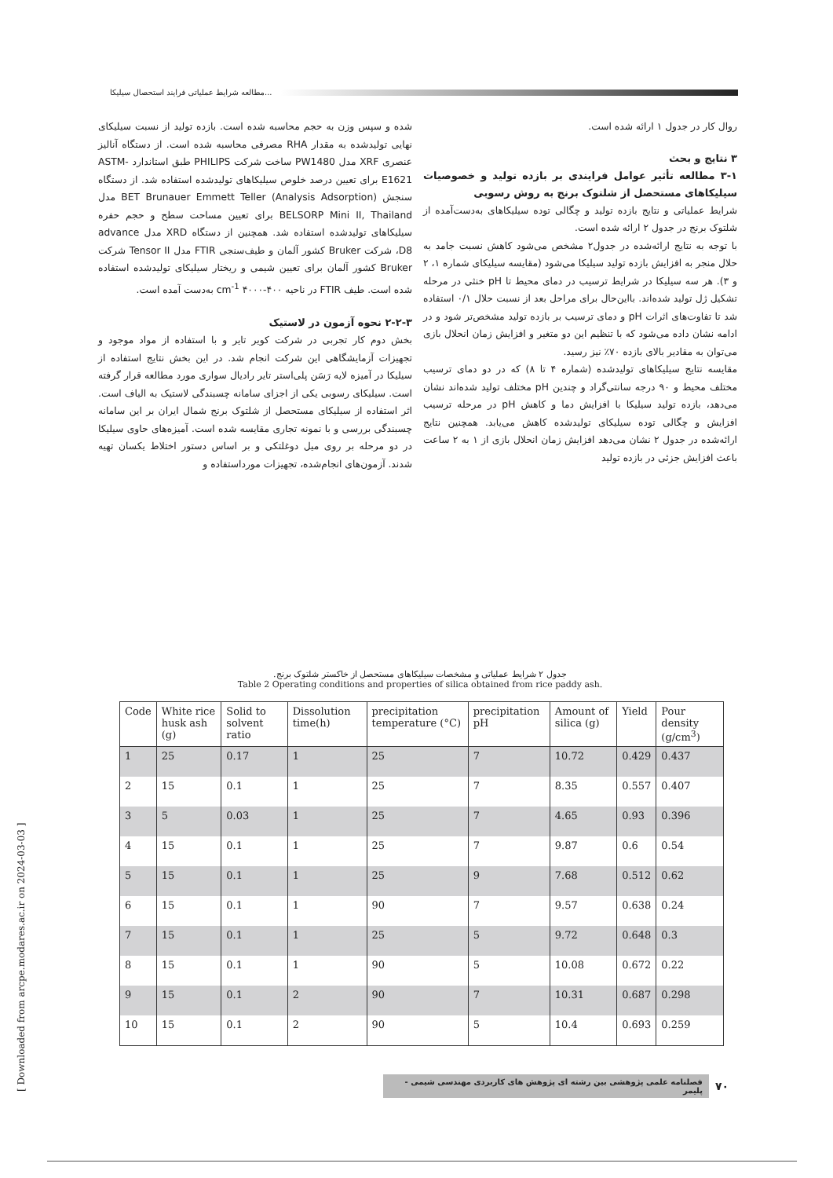مطالعه شرایط عملیاتی فرایند استحصال سیلیکا...
شده و سپس وزن به حجم محاسبه شده است. بازده تولید از نسبت سیلیکای نهایی تولیدشده به مقدار RHA مصرفی محاسبه شده است. از دستگاه آنالیز عنصری XRF مدل PW1480 ساخت شرکت PHILIPS طبق استاندارد ASTM-E1621 برای تعیین درصد خلوص سیلیکاهای تولیدشده استفاده شد. از دستگاه سنجش BET Brunauer Emmett Teller (Analysis Adsorption) مدل BELSORP Mini II, Thailand برای تعیین مساحت سطح و حجم حفره سیلیکاهای تولیدشده استفاده شد. همچنین از دستگاه XRD مدل advance D8، شرکت Bruker کشور آلمان و طیف‌سنجی FTIR مدل Tensor II شرکت Bruker کشور آلمان برای تعیین شیمی و ریختار سیلیکای تولیدشده استفاده شده است. طیف FTIR در ناحیه cm<sup>-1</sup> ۴۰۰۰-۴۰۰ به‌دست آمده است.
۲-۲-۳ نحوه آزمون در لاستیک
بخش دوم کار تجربی در شرکت کویر تایر و با استفاده از مواد موجود و تجهیزات آزمایشگاهی این شرکت انجام شد. در این بخش نتایج استفاده از سیلیکا در آمیزه لایه رَسَن پلی‌استر تایر رادیال سواری مورد مطالعه قرار گرفته است. سیلیکای رسوبی یکی از اجزای سامانه چسبندگی لاستیک به الیاف است. اثر استفاده از سیلیکای مستحصل از شلتوک برنج شمال ایران بر این سامانه چسبندگی بررسی و با نمونه تجاری مقایسه شده است. آمیزه‌های حاوی سیلیکا در دو مرحله بر روی میل دوغلتکی و بر اساس دستور اختلاط یکسان تهیه شدند. آزمون‌های انجام‌شده، تجهیزات مورداستفاده و
روال کار در جدول ۱ ارائه شده است.
۳ نتایج و بحث
۳-۱ مطالعه تأثیر عوامل فرایندی بر بازده تولید و خصوصیات سیلیکاهای مستحصل از شلتوک برنج به روش رسوبی
شرایط عملیاتی و نتایج بازده تولید و چگالی توده سیلیکاهای به‌دست‌آمده از شلتوک برنج در جدول ۲ ارائه شده است.
با توجه به نتایج ارائه‌شده در جدول۲ مشخص می‌شود کاهش نسبت جامد به حلال منجر به افزایش بازده تولید سیلیکا می‌شود (مقایسه سیلیکای شماره ۱، ۲ و ۳). هر سه سیلیکا در شرایط ترسیب در دمای محیط تا pH خنثی در مرحله تشکیل ژل تولید شده‌اند. بااین‌حال برای مراحل بعد از نسبت حلال ۰/۱ استفاده شد تا تفاوت‌های اثرات pH و دمای ترسیب بر بازده تولید مشخص‌تر شود و در ادامه نشان داده می‌شود که با تنظیم این دو متغیر و افزایش زمان انحلال بازی می‌توان به مقادیر بالای بازده ۷۰٪ نیز رسید.
مقایسه نتایج سیلیکاهای تولیدشده (شماره ۴ تا ۸) که در دو دمای ترسیب مختلف محیط و ۹۰ درجه سانتی‌گراد و چندین pH مختلف تولید شده‌اند نشان می‌دهد، بازده تولید سیلیکا با افزایش دما و کاهش pH در مرحله ترسیب افزایش و چگالی توده سیلیکای تولیدشده کاهش می‌یابد. همچنین نتایج ارائه‌شده در جدول ۲ نشان می‌دهد افزایش زمان انحلال بازی از ۱ به ۲ ساعت باعث افزایش جزئی در بازده تولید
جدول ۲ شرایط عملیاتی و مشخصات سیلیکاهای مستحصل از خاکستر شلتوک برنج.
Table 2 Operating conditions and properties of silica obtained from rice paddy ash.
| Code | White rice husk ash (g) | Solid to solvent ratio | Dissolution time(h) | precipitation temperature (°C) | precipitation pH | Amount of silica (g) | Yield | Pour density (g/cm<sup>3</sup>) |
| --- | --- | --- | --- | --- | --- | --- | --- | --- |
| 1 | 25 | 0.17 | 1 | 25 | 7 | 10.72 | 0.429 | 0.437 |
| 2 | 15 | 0.1 | 1 | 25 | 7 | 8.35 | 0.557 | 0.407 |
| 3 | 5 | 0.03 | 1 | 25 | 7 | 4.65 | 0.93 | 0.396 |
| 4 | 15 | 0.1 | 1 | 25 | 7 | 9.87 | 0.6 | 0.54 |
| 5 | 15 | 0.1 | 1 | 25 | 9 | 7.68 | 0.512 | 0.62 |
| 6 | 15 | 0.1 | 1 | 90 | 7 | 9.57 | 0.638 | 0.24 |
| 7 | 15 | 0.1 | 1 | 25 | 5 | 9.72 | 0.648 | 0.3 |
| 8 | 15 | 0.1 | 1 | 90 | 5 | 10.08 | 0.672 | 0.22 |
| 9 | 15 | 0.1 | 2 | 90 | 7 | 10.31 | 0.687 | 0.298 |
| 10 | 15 | 0.1 | 2 | 90 | 5 | 10.4 | 0.693 | 0.259 |
۷۰ فصلنامه علمی پژوهشی بین رشته ای پژوهش های کاربردی مهندسی شیمی - پلیمر
[ Downloaded from arcpe.modares.ac.ir on 2024-03-03 ]